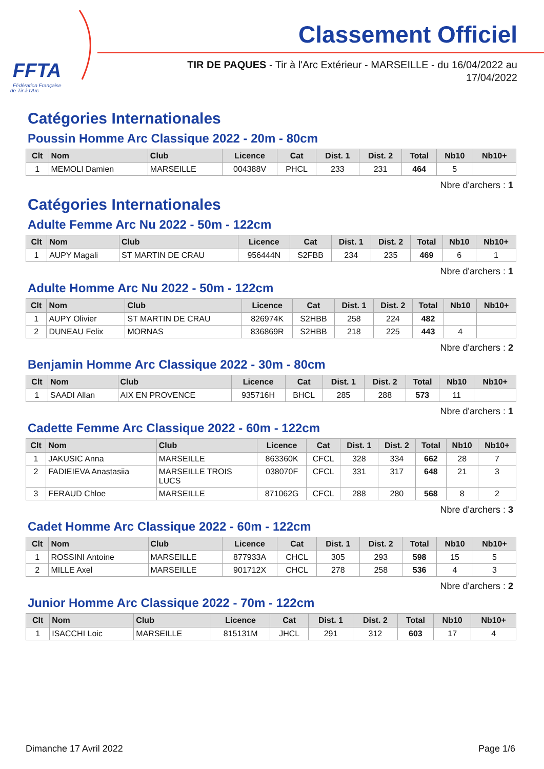FFTA
Fédération Française
de Tir à l'Arc
Classement Officiel
TIR DE PAQUES - Tir à l'Arc Extérieur - MARSEILLE - du 16/04/2022 au
17/04/2022
Catégories Internationales
Poussin Homme Arc Classique 2022 - 20m - 80cm
| Clt | Nom | Club | Licence | Cat | Dist. 1 | Dist. 2 | Total | Nb10 | Nb10+ |
| --- | --- | --- | --- | --- | --- | --- | --- | --- | --- |
| 1 | MEMOLI Damien | MARSEILLE | 004388V | PHCL | 233 | 231 | 464 | 5 | |
Nbre d'archers : 1
Catégories Internationales
Adulte Femme Arc Nu 2022 - 50m - 122cm
| Clt | Nom | Club | Licence | Cat | Dist. 1 | Dist. 2 | Total | Nb10 | Nb10+ |
| --- | --- | --- | --- | --- | --- | --- | --- | --- | --- |
| 1 | AUPY Magali | ST MARTIN DE CRAU | 956444N | S2FBB | 234 | 235 | 469 | 6 | 1 |
Nbre d'archers : 1
Adulte Homme Arc Nu 2022 - 50m - 122cm
| Clt | Nom | Club | Licence | Cat | Dist. 1 | Dist. 2 | Total | Nb10 | Nb10+ |
| --- | --- | --- | --- | --- | --- | --- | --- | --- | --- |
| 1 | AUPY Olivier | ST MARTIN DE CRAU | 826974K | S2HBB | 258 | 224 | 482 | | |
| 2 | DUNEAU Felix | MORNAS | 836869R | S2HBB | 218 | 225 | 443 | 4 | |
Nbre d'archers : 2
Benjamin Homme Arc Classique 2022 - 30m - 80cm
| Clt | Nom | Club | Licence | Cat | Dist. 1 | Dist. 2 | Total | Nb10 | Nb10+ |
| --- | --- | --- | --- | --- | --- | --- | --- | --- | --- |
| 1 | SAADI Allan | AIX EN PROVENCE | 935716H | BHCL | 285 | 288 | 573 | 11 | |
Nbre d'archers : 1
Cadette Femme Arc Classique 2022 - 60m - 122cm
| Clt | Nom | Club | Licence | Cat | Dist. 1 | Dist. 2 | Total | Nb10 | Nb10+ |
| --- | --- | --- | --- | --- | --- | --- | --- | --- | --- |
| 1 | JAKUSIC Anna | MARSEILLE | 863360K | CFCL | 328 | 334 | 662 | 28 | 7 |
| 2 | FADIEIEVA Anastasiia | MARSEILLE TROIS LUCS | 038070F | CFCL | 331 | 317 | 648 | 21 | 3 |
| 3 | FERAUD Chloe | MARSEILLE | 871062G | CFCL | 288 | 280 | 568 | 8 | 2 |
Nbre d'archers : 3
Cadet Homme Arc Classique 2022 - 60m - 122cm
| Clt | Nom | Club | Licence | Cat | Dist. 1 | Dist. 2 | Total | Nb10 | Nb10+ |
| --- | --- | --- | --- | --- | --- | --- | --- | --- | --- |
| 1 | ROSSINI Antoine | MARSEILLE | 877933A | CHCL | 305 | 293 | 598 | 15 | 5 |
| 2 | MILLE Axel | MARSEILLE | 901712X | CHCL | 278 | 258 | 536 | 4 | 3 |
Nbre d'archers : 2
Junior Homme Arc Classique 2022 - 70m - 122cm
| Clt | Nom | Club | Licence | Cat | Dist. 1 | Dist. 2 | Total | Nb10 | Nb10+ |
| --- | --- | --- | --- | --- | --- | --- | --- | --- | --- |
| 1 | ISACCHI Loic | MARSEILLE | 815131M | JHCL | 291 | 312 | 603 | 17 | 4 |
Dimanche 17 Avril 2022 Page 1/6